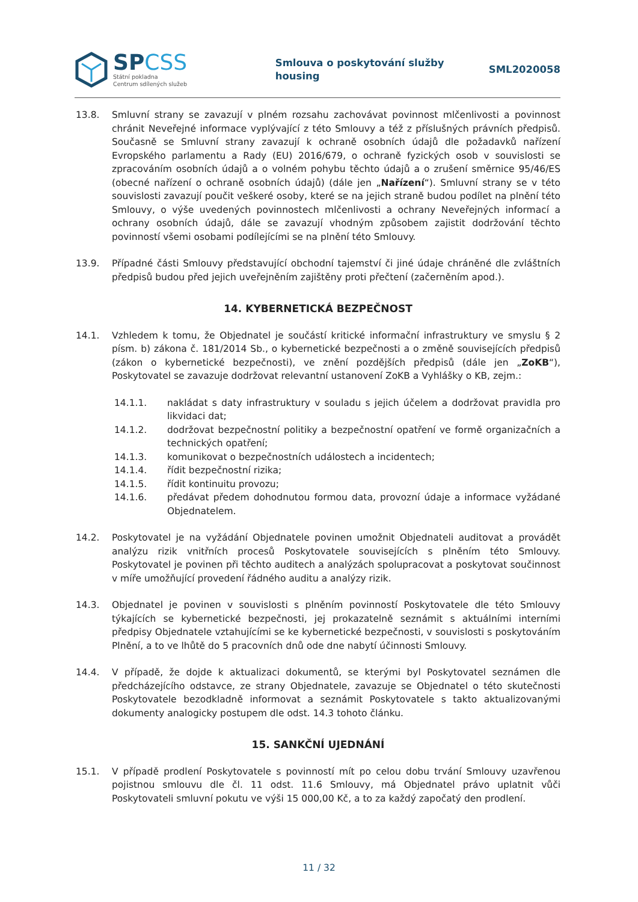SPCSS
Státní pokladna
Centrum sdílených služeb
Smlouva o poskytování služby housing
SML2020058
13.8. Smluvní strany se zavazují v plném rozsahu zachovávat povinnost mlčenlivosti a povinnost chránit Neveřejné informace vyplývající z této Smlouvy a též z příslušných právních předpisů. Současně se Smluvní strany zavazují k ochraně osobních údajů dle požadavků nařízení Evropského parlamentu a Rady (EU) 2016/679, o ochraně fyzických osob v souvislosti se zpracováním osobních údajů a o volném pohybu těchto údajů a o zrušení směrnice 95/46/ES (obecné nařízení o ochraně osobních údajů) (dále jen „Nařízení“). Smluvní strany se v této souvislosti zavazují poučit veškeré osoby, které se na jejich straně budou podílet na plnění této Smlouvy, o výše uvedených povinnostech mlčenlivosti a ochrany Neveřejných informací a ochrany osobních údajů, dále se zavazují vhodným způsobem zajistit dodržování těchto povinností všemi osobami podílejícími se na plnění této Smlouvy.
13.9. Případné části Smlouvy představující obchodní tajemství či jiné údaje chráněné dle zvláštních předpisů budou před jejich uveřejněním zajištěny proti přečtení (začerněním apod.).
14. KYBERNETICKÁ BEZPEČNOST
14.1. Vzhledem k tomu, že Objednatel je součástí kritické informační infrastruktury ve smyslu § 2 písm. b) zákona č. 181/2014 Sb., o kybernetické bezpečnosti a o změně souvisejících předpisů (zákon o kybernetické bezpečnosti), ve znění pozdějších předpisů (dále jen „ZoKB“), Poskytovatel se zavazuje dodržovat relevantní ustanovení ZoKB a Vyhlášky o KB, zejm.:
14.1.1. nakládat s daty infrastruktury v souladu s jejich účelem a dodržovat pravidla pro likvidaci dat;
14.1.2. dodržovat bezpečnostní politiky a bezpečnostní opatření ve formě organizačních a technických opatření;
14.1.3. komunikovat o bezpečnostních událostech a incidentech;
14.1.4. řídit bezpečnostní rizika;
14.1.5. řídit kontinuitu provozu;
14.1.6. předávat předem dohodnutou formou data, provozní údaje a informace vyžádané Objednatelem.
14.2. Poskytovatel je na vyžádání Objednatele povinen umožnit Objednateli auditovat a provádět analýzu rizik vnitřních procesů Poskytovatele souvisejících s plněním této Smlouvy. Poskytovatel je povinen při těchto auditech a analýzách spolupracovat a poskytovat součinnost v míře umožňující provedení řádného auditu a analýzy rizik.
14.3. Objednatel je povinen v souvislosti s plněním povinností Poskytovatele dle této Smlouvy týkajících se kybernetické bezpečnosti, jej prokazatelně seznámit s aktuálními interními předpisy Objednatele vztahujícími se ke kybernetické bezpečnosti, v souvislosti s poskytováním Plnění, a to ve lhůtě do 5 pracovních dnů ode dne nabytí účinnosti Smlouvy.
14.4. V případě, že dojde k aktualizaci dokumentů, se kterými byl Poskytovatel seznámen dle předcházejícího odstavce, ze strany Objednatele, zavazuje se Objednatel o této skutečnosti Poskytovatele bezodkladně informovat a seznámit Poskytovatele s takto aktualizovanými dokumenty analogicky postupem dle odst. 14.3 tohoto článku.
15. SANKČNÍ UJEDNÁNÍ
15.1. V případě prodlení Poskytovatele s povinností mít po celou dobu trvání Smlouvy uzavřenou pojistnou smlouvu dle čl. 11 odst. 11.6 Smlouvy, má Objednatel právo uplatnit vůči Poskytovateli smluvní pokutu ve výši 15 000,00 Kč, a to za každý započatý den prodlení.
11 / 32